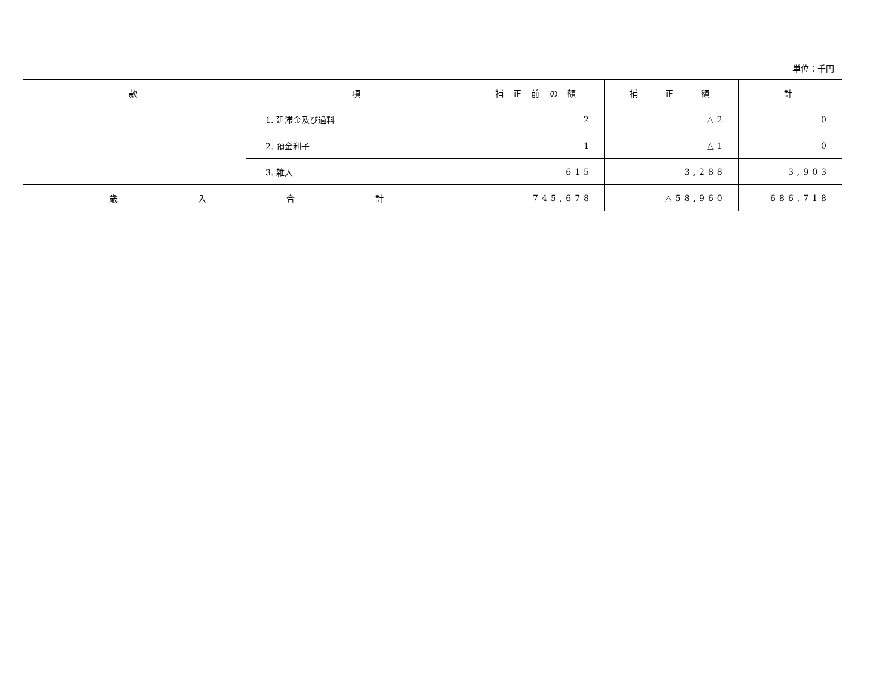単位：千円
| 款 | 項 | 補 正 前 の 額 | 補 正 額 | 計 |
| --- | --- | --- | --- | --- |
| | 1. 延滞金及び過料 | 2 | △2 | 0 |
| | 2. 預金利子 | 1 | △1 | 0 |
| | 3. 雑入 | 615 | 3,288 | 3,903 |
| 歳 入 合 計 | | 745,678 | △58,960 | 686,718 |